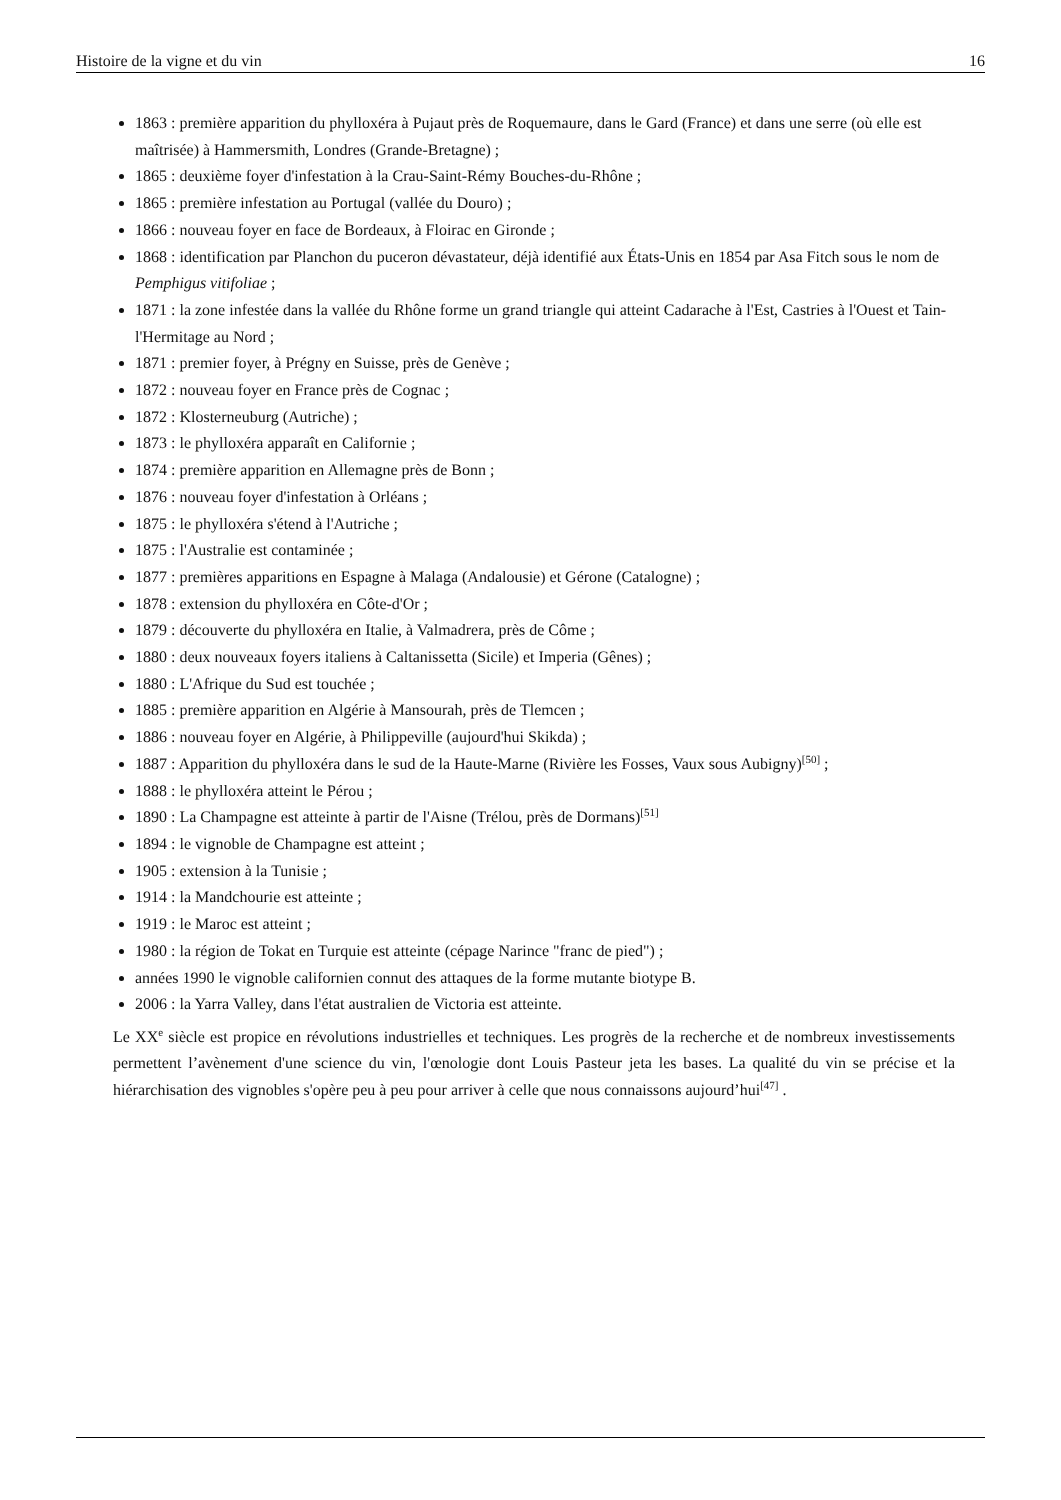Histoire de la vigne et du vin 16
1863 : première apparition du phylloxéra à Pujaut près de Roquemaure, dans le Gard (France) et dans une serre (où elle est maîtrisée) à Hammersmith, Londres (Grande-Bretagne) ;
1865 : deuxième foyer d'infestation à la Crau-Saint-Rémy Bouches-du-Rhône ;
1865 : première infestation au Portugal (vallée du Douro) ;
1866 : nouveau foyer en face de Bordeaux, à Floirac en Gironde ;
1868 : identification par Planchon du puceron dévastateur, déjà identifié aux États-Unis en 1854 par Asa Fitch sous le nom de Pemphigus vitifoliae ;
1871 : la zone infestée dans la vallée du Rhône forme un grand triangle qui atteint Cadarache à l'Est, Castries à l'Ouest et Tain-l'Hermitage au Nord ;
1871 : premier foyer, à Prégny en Suisse, près de Genève ;
1872 : nouveau foyer en France près de Cognac ;
1872 : Klosterneuburg (Autriche) ;
1873 : le phylloxéra apparaît en Californie ;
1874 : première apparition en Allemagne près de Bonn ;
1876 : nouveau foyer d'infestation à Orléans ;
1875 : le phylloxéra s'étend à l'Autriche ;
1875 : l'Australie est contaminée ;
1877 : premières apparitions en Espagne à Malaga (Andalousie) et Gérone (Catalogne) ;
1878 : extension du phylloxéra en Côte-d'Or ;
1879 : découverte du phylloxéra en Italie, à Valmadrera, près de Côme ;
1880 : deux nouveaux foyers italiens à Caltanissetta (Sicile) et Imperia (Gênes) ;
1880 : L'Afrique du Sud est touchée ;
1885 : première apparition en Algérie à Mansourah, près de Tlemcen ;
1886 : nouveau foyer en Algérie, à Philippeville (aujourd'hui Skikda) ;
1887 : Apparition du phylloxéra dans le sud de la Haute-Marne (Rivière les Fosses, Vaux sous Aubigny)<sup>[50]</sup> ;
1888 : le phylloxéra atteint le Pérou ;
1890 : La Champagne est atteinte à partir de l'Aisne (Trélou, près de Dormans)<sup>[51]</sup>
1894 : le vignoble de Champagne est atteint ;
1905 : extension à la Tunisie ;
1914 : la Mandchourie est atteinte ;
1919 : le Maroc est atteint ;
1980 : la région de Tokat en Turquie est atteinte (cépage Narince "franc de pied") ;
années 1990 le vignoble californien connut des attaques de la forme mutante biotype B.
2006 : la Yarra Valley, dans l'état australien de Victoria est atteinte.
Le XX<sup>e</sup> siècle est propice en révolutions industrielles et techniques. Les progrès de la recherche et de nombreux investissements permettent l’avènement d'une science du vin, l'œnologie dont Louis Pasteur jeta les bases. La qualité du vin se précise et la hiérarchisation des vignobles s'opère peu à peu pour arriver à celle que nous connaissons aujourd’hui<sup>[47]</sup> .